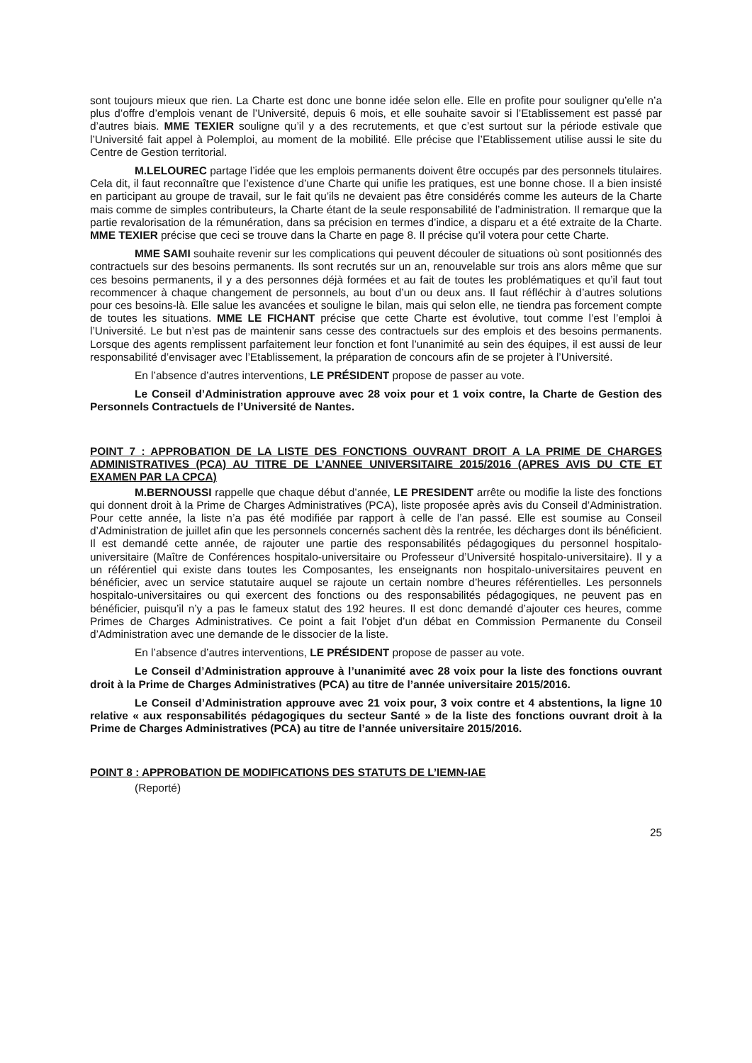sont toujours mieux que rien. La Charte est donc une bonne idée selon elle. Elle en profite pour souligner qu’elle n’a plus d’offre d’emplois venant de l’Université, depuis 6 mois, et elle souhaite savoir si l’Etablissement est passé par d’autres biais. MME TEXIER souligne qu’il y a des recrutements, et que c’est surtout sur la période estivale que l’Université fait appel à Polemploi, au moment de la mobilité. Elle précise que l’Etablissement utilise aussi le site du Centre de Gestion territorial.
M.LELOUREC partage l’idée que les emplois permanents doivent être occupés par des personnels titulaires. Cela dit, il faut reconnaître que l’existence d’une Charte qui unifie les pratiques, est une bonne chose. Il a bien insisté en participant au groupe de travail, sur le fait qu’ils ne devaient pas être considérés comme les auteurs de la Charte mais comme de simples contributeurs, la Charte étant de la seule responsabilité de l’administration. Il remarque que la partie revalorisation de la rémunération, dans sa précision en termes d’indice, a disparu et a été extraite de la Charte. MME TEXIER précise que ceci se trouve dans la Charte en page 8. Il précise qu’il votera pour cette Charte.
MME SAMI souhaite revenir sur les complications qui peuvent découler de situations où sont positionnés des contractuels sur des besoins permanents. Ils sont recrutés sur un an, renouvelable sur trois ans alors même que sur ces besoins permanents, il y a des personnes déjà formées et au fait de toutes les problématiques et qu’il faut tout recommencer à chaque changement de personnels, au bout d’un ou deux ans. Il faut réfléchir à d’autres solutions pour ces besoins-là. Elle salue les avancées et souligne le bilan, mais qui selon elle, ne tiendra pas forcement compte de toutes les situations. MME LE FICHANT précise que cette Charte est évolutive, tout comme l’est l’emploi à l’Université. Le but n’est pas de maintenir sans cesse des contractuels sur des emplois et des besoins permanents. Lorsque des agents remplissent parfaitement leur fonction et font l’unanimité au sein des équipes, il est aussi de leur responsabilité d’envisager avec l’Etablissement, la préparation de concours afin de se projeter à l’Université.
En l’absence d’autres interventions, LE PRÉSIDENT propose de passer au vote.
Le Conseil d’Administration approuve avec 28 voix pour et 1 voix contre, la Charte de Gestion des Personnels Contractuels de l’Université de Nantes.
POINT 7 : APPROBATION DE LA LISTE DES FONCTIONS OUVRANT DROIT A LA PRIME DE CHARGES ADMINISTRATIVES (PCA) AU TITRE DE L’ANNEE UNIVERSITAIRE 2015/2016 (APRES AVIS DU CTE ET EXAMEN PAR LA CPCA)
M.BERNOUSSI rappelle que chaque début d’année, LE PRESIDENT arrête ou modifie la liste des fonctions qui donnent droit à la Prime de Charges Administratives (PCA), liste proposée après avis du Conseil d’Administration. Pour cette année, la liste n’a pas été modifiée par rapport à celle de l’an passé. Elle est soumise au Conseil d’Administration de juillet afin que les personnels concernés sachent dès la rentrée, les décharges dont ils bénéficient. Il est demandé cette année, de rajouter une partie des responsabilités pédagogiques du personnel hospitalo-universitaire (Maître de Conférences hospitalo-universitaire ou Professeur d’Université hospitalo-universitaire). Il y a un référentiel qui existe dans toutes les Composantes, les enseignants non hospitalo-universitaires peuvent en bénéficier, avec un service statutaire auquel se rajoute un certain nombre d’heures référentielles. Les personnels hospitalo-universitaires ou qui exercent des fonctions ou des responsabilités pédagogiques, ne peuvent pas en bénéficier, puisqu’il n’y a pas le fameux statut des 192 heures. Il est donc demandé d’ajouter ces heures, comme Primes de Charges Administratives. Ce point a fait l’objet d’un débat en Commission Permanente du Conseil d’Administration avec une demande de le dissocier de la liste.
En l’absence d’autres interventions, LE PRÉSIDENT propose de passer au vote.
Le Conseil d’Administration approuve à l’unanimité avec 28 voix pour la liste des fonctions ouvrant droit à la Prime de Charges Administratives (PCA) au titre de l’année universitaire 2015/2016.
Le Conseil d’Administration approuve avec 21 voix pour, 3 voix contre et 4 abstentions, la ligne 10 relative « aux responsabilités pédagogiques du secteur Santé » de la liste des fonctions ouvrant droit à la Prime de Charges Administratives (PCA) au titre de l’année universitaire 2015/2016.
POINT 8 : APPROBATION DE MODIFICATIONS DES STATUTS DE L’IEMN-IAE
(Reporté)
25